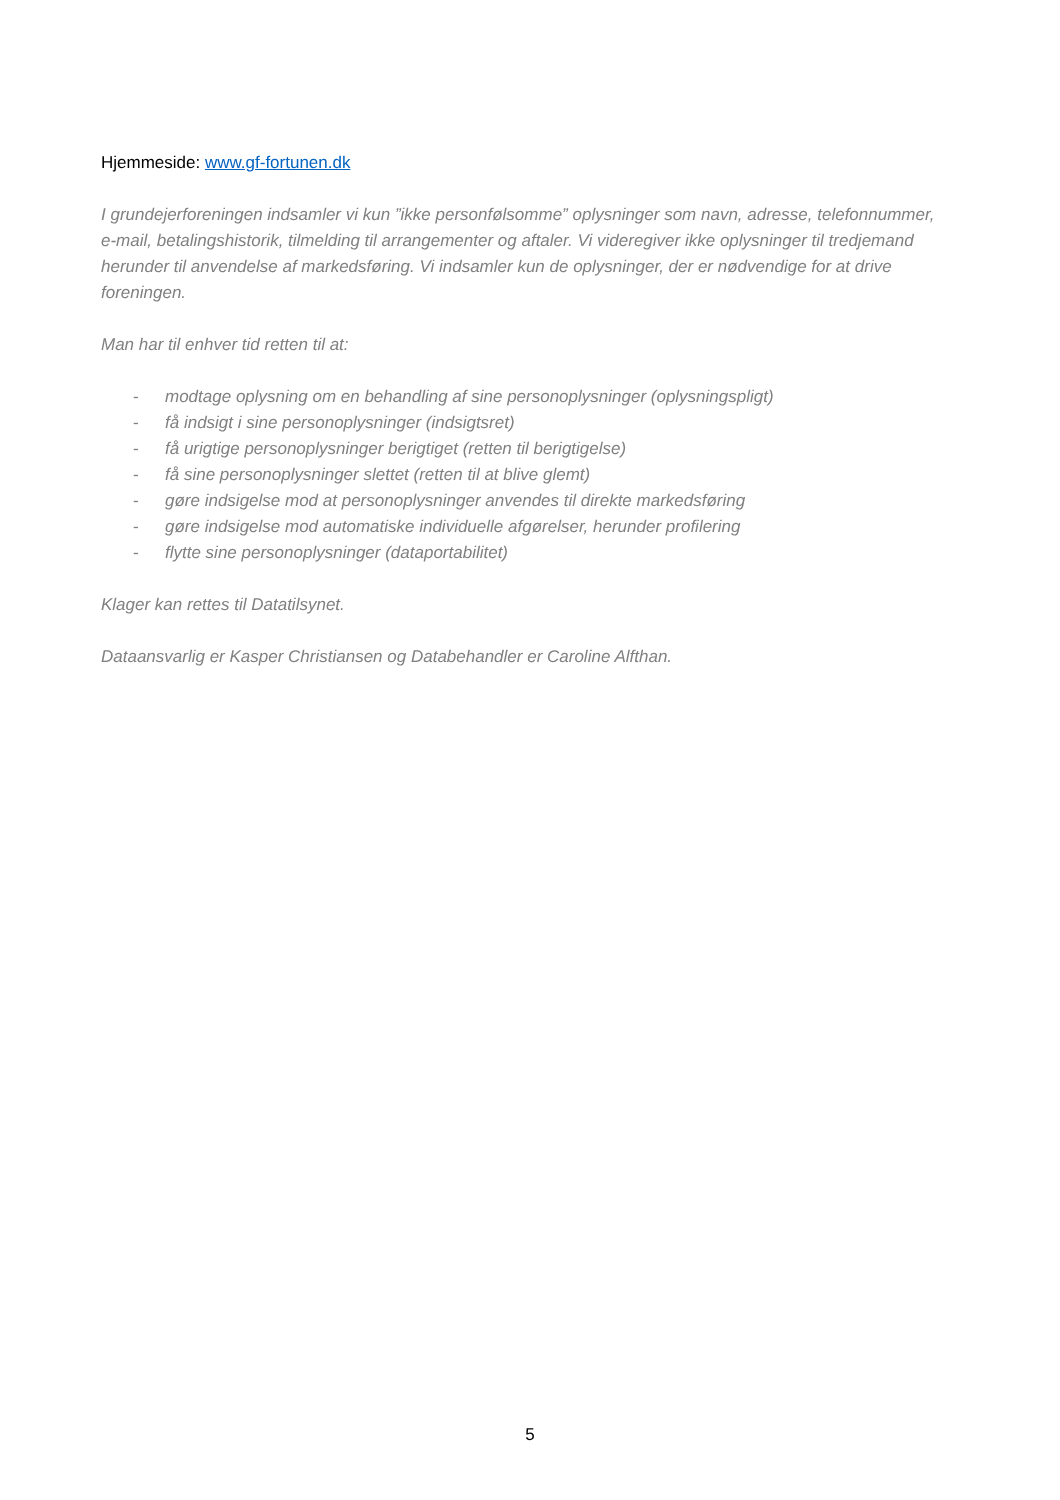Hjemmeside: www.gf-fortunen.dk
I grundejerforeningen indsamler vi kun ”ikke personfølsomme” oplysninger som navn, adresse, telefonnummer, e-mail, betalingshistorik, tilmelding til arrangementer og aftaler. Vi videregiver ikke oplysninger til tredjemand herunder til anvendelse af markedsføring. Vi indsamler kun de oplysninger, der er nødvendige for at drive foreningen.
Man har til enhver tid retten til at:
- modtage oplysning om en behandling af sine personoplysninger (oplysningspligt)
- få indsigt i sine personoplysninger (indsigtsret)
- få urigtige personoplysninger berigtiget (retten til berigtigelse)
- få sine personoplysninger slettet (retten til at blive glemt)
- gøre indsigelse mod at personoplysninger anvendes til direkte markedsføring
- gøre indsigelse mod automatiske individuelle afgørelser, herunder profilering
- flytte sine personoplysninger (dataportabilitet)
Klager kan rettes til Datatilsynet.
Dataansvarlig er Kasper Christiansen og Databehandler er Caroline Alfthan.
5